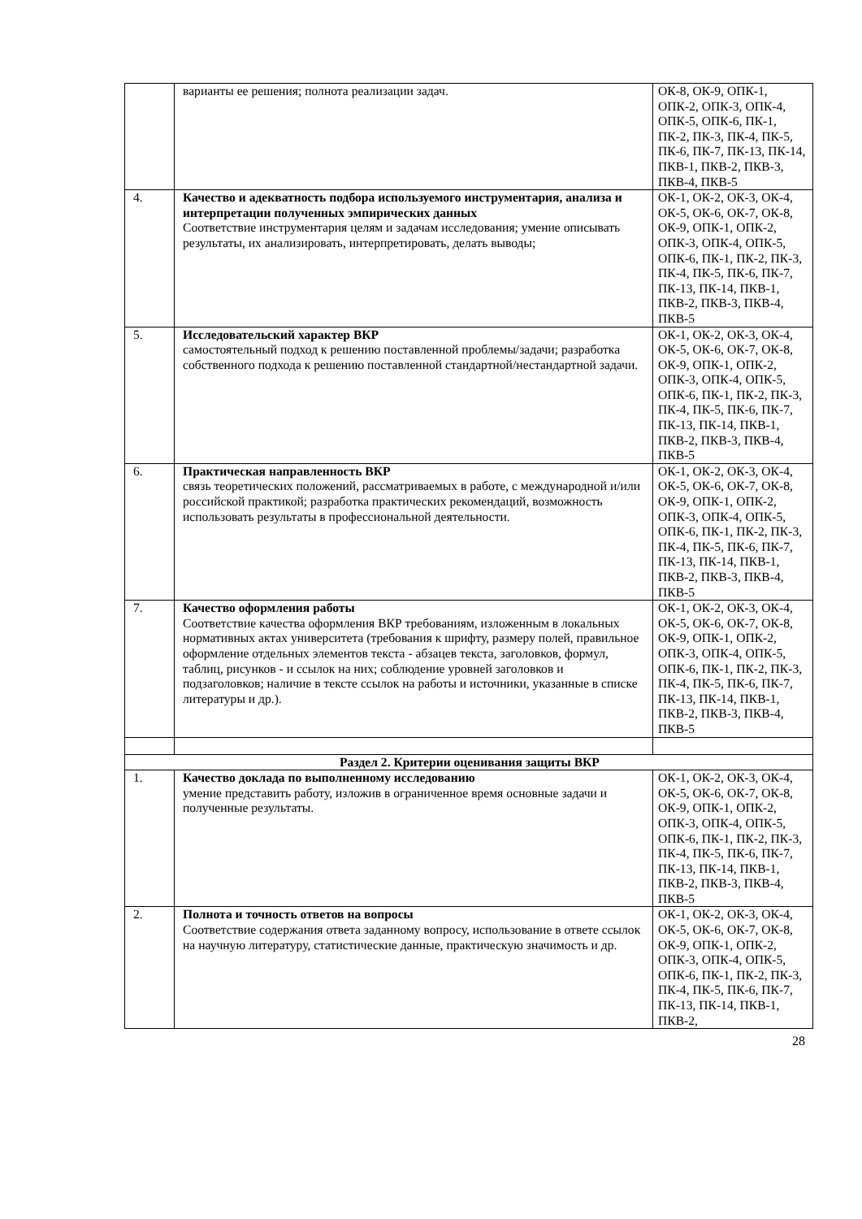| | варианты ее решения; полнота реализации задач. | ОК-8, ОК-9, ОПК-1, ОПК-2, ОПК-3, ОПК-4, ОПК-5, ОПК-6, ПК-1, ПК-2, ПК-3, ПК-4, ПК-5, ПК-6, ПК-7, ПК-13, ПК-14, ПКВ-1, ПКВ-2, ПКВ-3, ПКВ-4, ПКВ-5 |
| 4. | Качество и адекватность подбора используемого инструментария, анализа и интерпретации полученных эмпирических данных Соответствие инструментария целям и задачам исследования; умение описывать результаты, их анализировать, интерпретировать, делать выводы; | ОК-1, ОК-2, ОК-3, ОК-4, ОК-5, ОК-6, ОК-7, ОК-8, ОК-9, ОПК-1, ОПК-2, ОПК-3, ОПК-4, ОПК-5, ОПК-6, ПК-1, ПК-2, ПК-3, ПК-4, ПК-5, ПК-6, ПК-7, ПК-13, ПК-14, ПКВ-1, ПКВ-2, ПКВ-3, ПКВ-4, ПКВ-5 |
| 5. | Исследовательский характер ВКР самостоятельный подход к решению поставленной проблемы/задачи; разработка собственного подхода к решению поставленной стандартной/нестандартной задачи. | ОК-1, ОК-2, ОК-3, ОК-4, ОК-5, ОК-6, ОК-7, ОК-8, ОК-9, ОПК-1, ОПК-2, ОПК-3, ОПК-4, ОПК-5, ОПК-6, ПК-1, ПК-2, ПК-3, ПК-4, ПК-5, ПК-6, ПК-7, ПК-13, ПК-14, ПКВ-1, ПКВ-2, ПКВ-3, ПКВ-4, ПКВ-5 |
| 6. | Практическая направленность ВКР связь теоретических положений, рассматриваемых в работе, с международной и/или российской практикой; разработка практических рекомендаций, возможность использовать результаты в профессиональной деятельности. | ОК-1, ОК-2, ОК-3, ОК-4, ОК-5, ОК-6, ОК-7, ОК-8, ОК-9, ОПК-1, ОПК-2, ОПК-3, ОПК-4, ОПК-5, ОПК-6, ПК-1, ПК-2, ПК-3, ПК-4, ПК-5, ПК-6, ПК-7, ПК-13, ПК-14, ПКВ-1, ПКВ-2, ПКВ-3, ПКВ-4, ПКВ-5 |
| 7. | Качество оформления работы Соответствие качества оформления ВКР требованиям, изложенным в локальных нормативных актах университета (требования к шрифту, размеру полей, правильное оформление отдельных элементов текста - абзацев текста, заголовков, формул, таблиц, рисунков - и ссылок на них; соблюдение уровней заголовков и подзаголовков; наличие в тексте ссылок на работы и источники, указанные в списке литературы и др.). | ОК-1, ОК-2, ОК-3, ОК-4, ОК-5, ОК-6, ОК-7, ОК-8, ОК-9, ОПК-1, ОПК-2, ОПК-3, ОПК-4, ОПК-5, ОПК-6, ПК-1, ПК-2, ПК-3, ПК-4, ПК-5, ПК-6, ПК-7, ПК-13, ПК-14, ПКВ-1, ПКВ-2, ПКВ-3, ПКВ-4, ПКВ-5 |
| Раздел 2. Критерии оценивания защиты ВКР | | |
| 1. | Качество доклада по выполненному исследованию умение представить работу, изложив в ограниченное время основные задачи и полученные результаты. | ОК-1, ОК-2, ОК-3, ОК-4, ОК-5, ОК-6, ОК-7, ОК-8, ОК-9, ОПК-1, ОПК-2, ОПК-3, ОПК-4, ОПК-5, ОПК-6, ПК-1, ПК-2, ПК-3, ПК-4, ПК-5, ПК-6, ПК-7, ПК-13, ПК-14, ПКВ-1, ПКВ-2, ПКВ-3, ПКВ-4, ПКВ-5 |
| 2. | Полнота и точность ответов на вопросы Соответствие содержания ответа заданному вопросу, использование в ответе ссылок на научную литературу, статистические данные, практическую значимость и др. | ОК-1, ОК-2, ОК-3, ОК-4, ОК-5, ОК-6, ОК-7, ОК-8, ОК-9, ОПК-1, ОПК-2, ОПК-3, ОПК-4, ОПК-5, ОПК-6, ПК-1, ПК-2, ПК-3, ПК-4, ПК-5, ПК-6, ПК-7, ПК-13, ПК-14, ПКВ-1, ПКВ-2, |
28